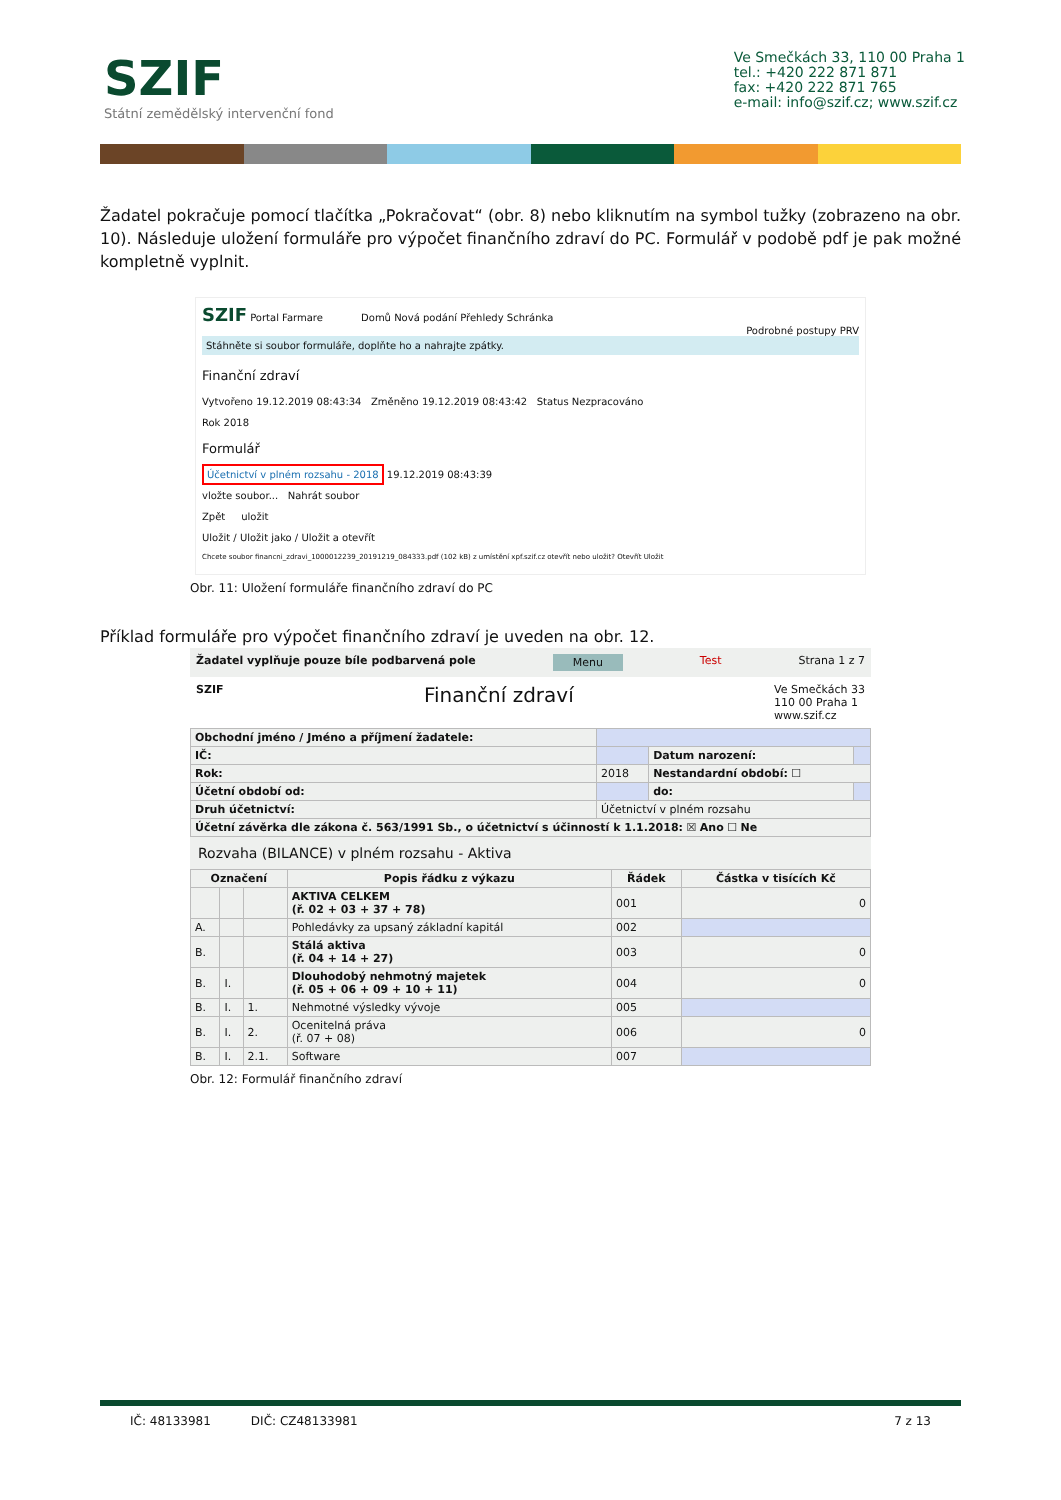SZIF
Státní zemědělský intervenční fond
Ve Smečkách 33, 110 00 Praha 1
tel.: +420 222 871 871
fax: +420 222 871 765
e-mail: info@szif.cz; www.szif.cz
Žadatel pokračuje pomocí tlačítka „Pokračovat“ (obr. 8) nebo kliknutím na symbol tužky (zobrazeno na obr. 10). Následuje uložení formuláře pro výpočet finančního zdraví do PC. Formulář v podobě pdf je pak možné kompletně vyplnit.
SZIF Portal Farmare Domů Nová podání Přehledy Schránka
Podrobné postupy PRV
Stáhněte si soubor formuláře, doplňte ho a nahrajte zpátky.
Finanční zdraví
Vytvořeno 19.12.2019 08:43:34 Změněno 19.12.2019 08:43:42 Status Nezpracováno
Rok 2018
Formulář
Účetnictví v plném rozsahu - 2018 19.12.2019 08:43:39
vložte soubor... Nahrát soubor
Zpět uložit
Uložit / Uložit jako / Uložit a otevřít
Chcete soubor financni_zdravi_1000012239_20191219_084333.pdf (102 kB) z umístění xpf.szif.cz otevřít nebo uložit? Otevřít Uložit
Obr. 11: Uložení formuláře finančního zdraví do PC
Příklad formuláře pro výpočet finančního zdraví je uveden na obr. 12.
Žadatel vyplňuje pouze bíle podbarvená pole Menu Test Strana 1 z 7
SZIF Finanční zdraví Ve Smečkách 33
110 00 Praha 1
www.szif.cz
| Obchodní jméno / Jméno a příjmení žadatele: | | | |
| IČ: | | Datum narození: | |
| Rok: | 2018 | Nestandardní období: ☐ | |
| Účetní období od: | | do: | |
| Druh účetnictví: | Účetnictví v plném rozsahu | | |
| Účetní závěrka dle zákona č. 563/1991 Sb., o účetnictví s účinností k 1.1.2018: ☒ Ano ☐ Ne | | | |
Rozvaha (BILANCE) v plném rozsahu - Aktiva
| Označení | | | Popis řádku z výkazu | Řádek | Částka v tisících Kč |
| --- | --- | --- | --- | --- | --- |
| | | | AKTIVA CELKEM (ř. 02 + 03 + 37 + 78) | 001 | 0 |
| A. | | | Pohledávky za upsaný základní kapitál | 002 | |
| B. | | | Stálá aktiva (ř. 04 + 14 + 27) | 003 | 0 |
| B. | I. | | Dlouhodobý nehmotný majetek (ř. 05 + 06 + 09 + 10 + 11) | 004 | 0 |
| B. | I. | 1. | Nehmotné výsledky vývoje | 005 | |
| B. | I. | 2. | Ocenitelná práva (ř. 07 + 08) | 006 | 0 |
| B. | I. | 2.1. | Software | 007 | |
Obr. 12: Formulář finančního zdraví
IČ: 48133981 DIČ: CZ48133981 7 z 13